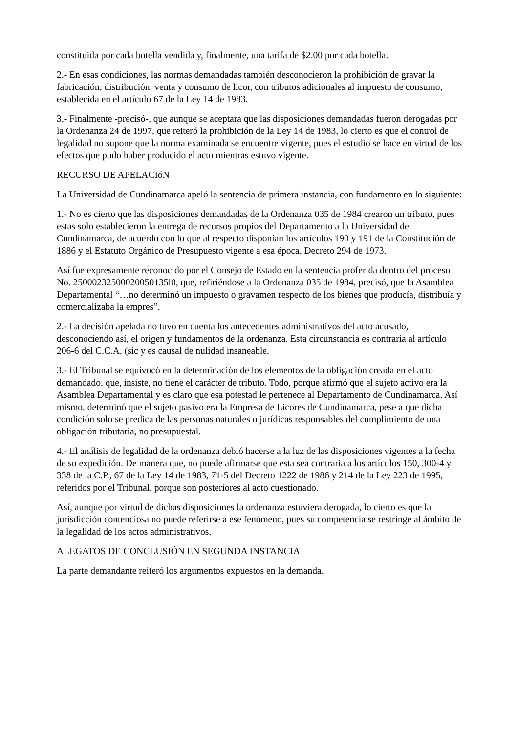constituida por cada botella vendida y, finalmente, una tarifa de $2.00 por cada botella.
2.- En esas condiciones, las normas demandadas también desconocieron la prohibición de gravar la fabricación, distribución, venta y consumo de licor, con tributos adicionales al impuesto de consumo, establecida en el artículo 67 de la Ley 14 de 1983.
3.- Finalmente -precisó-, que aunque se aceptara que las disposiciones demandadas fueron derogadas por la Ordenanza 24 de 1997, que reiteró la prohibición de la Ley 14 de 1983, lo cierto es que el control de legalidad no supone que la norma examinada se encuentre vigente, pues el estudio se hace en virtud de los efectos que pudo haber producido el acto mientras estuvo vigente.
RECURSO DE APELACIóN
La Universidad de Cundinamarca apeló la sentencia de primera instancia, con fundamento en lo siguiente:
1.- No es cierto que las disposiciones demandadas de la Ordenanza 035 de 1984 crearon un tributo, pues estas solo establecieron la entrega de recursos propios del Departamento a la Universidad de Cundinamarca, de acuerdo con lo que al respecto disponían los artículos 190 y 191 de la Constitución de 1886 y el Estatuto Orgánico de Presupuesto vigente a esa época, Decreto 294 de 1973.
Así fue expresamente reconocido por el Consejo de Estado en la sentencia proferida dentro del proceso No. 25000232500020050135l0, que, refiriéndose a la Ordenanza 035 de 1984, precisó, que la Asamblea Departamental “…no determinó un impuesto o gravamen respecto de los bienes que producía, distribuía y comercializaba la empres”.
2.- La decisión apelada no tuvo en cuenta los antecedentes administrativos del acto acusado, desconociendo así, el origen y fundamentos de la ordenanza. Esta circunstancia es contraria al artículo 206-6 del C.C.A. (sic y es causal de nulidad insaneable.
3.- El Tribunal se equivocó en la determinación de los elementos de la obligación creada en el acto demandado, que, insiste, no tiene el carácter de tributo. Todo, porque afirmó que el sujeto activo era la Asamblea Departamental y es claro que esa potestad le pertenece al Departamento de Cundinamarca. Así mismo, determinó que el sujeto pasivo era la Empresa de Licores de Cundinamarca, pese a que dicha condición solo se predica de las personas naturales o jurídicas responsables del cumplimiento de una obligación tributaria, no presupuestal.
4.- El análisis de legalidad de la ordenanza debió hacerse a la luz de las disposiciones vigentes a la fecha de su expedición. De manera que, no puede afirmarse que esta sea contraria a los artículos 150, 300-4 y 338 de la C.P., 67 de la Ley 14 de 1983, 71-5 del Decreto 1222 de 1986 y 214 de la Ley 223 de 1995, referidos por el Tribunal, porque son posteriores al acto cuestionado.
Así, aunque por virtud de dichas disposiciones la ordenanza estuviera derogada, lo cierto es que la jurisdicción contenciosa no puede referirse a ese fenómeno, pues su competencia se restringe al ámbito de la legalidad de los actos administrativos.
ALEGATOS DE CONCLUSIÓN EN SEGUNDA INSTANCIA
La parte demandante reiteró los argumentos expuestos en la demanda.